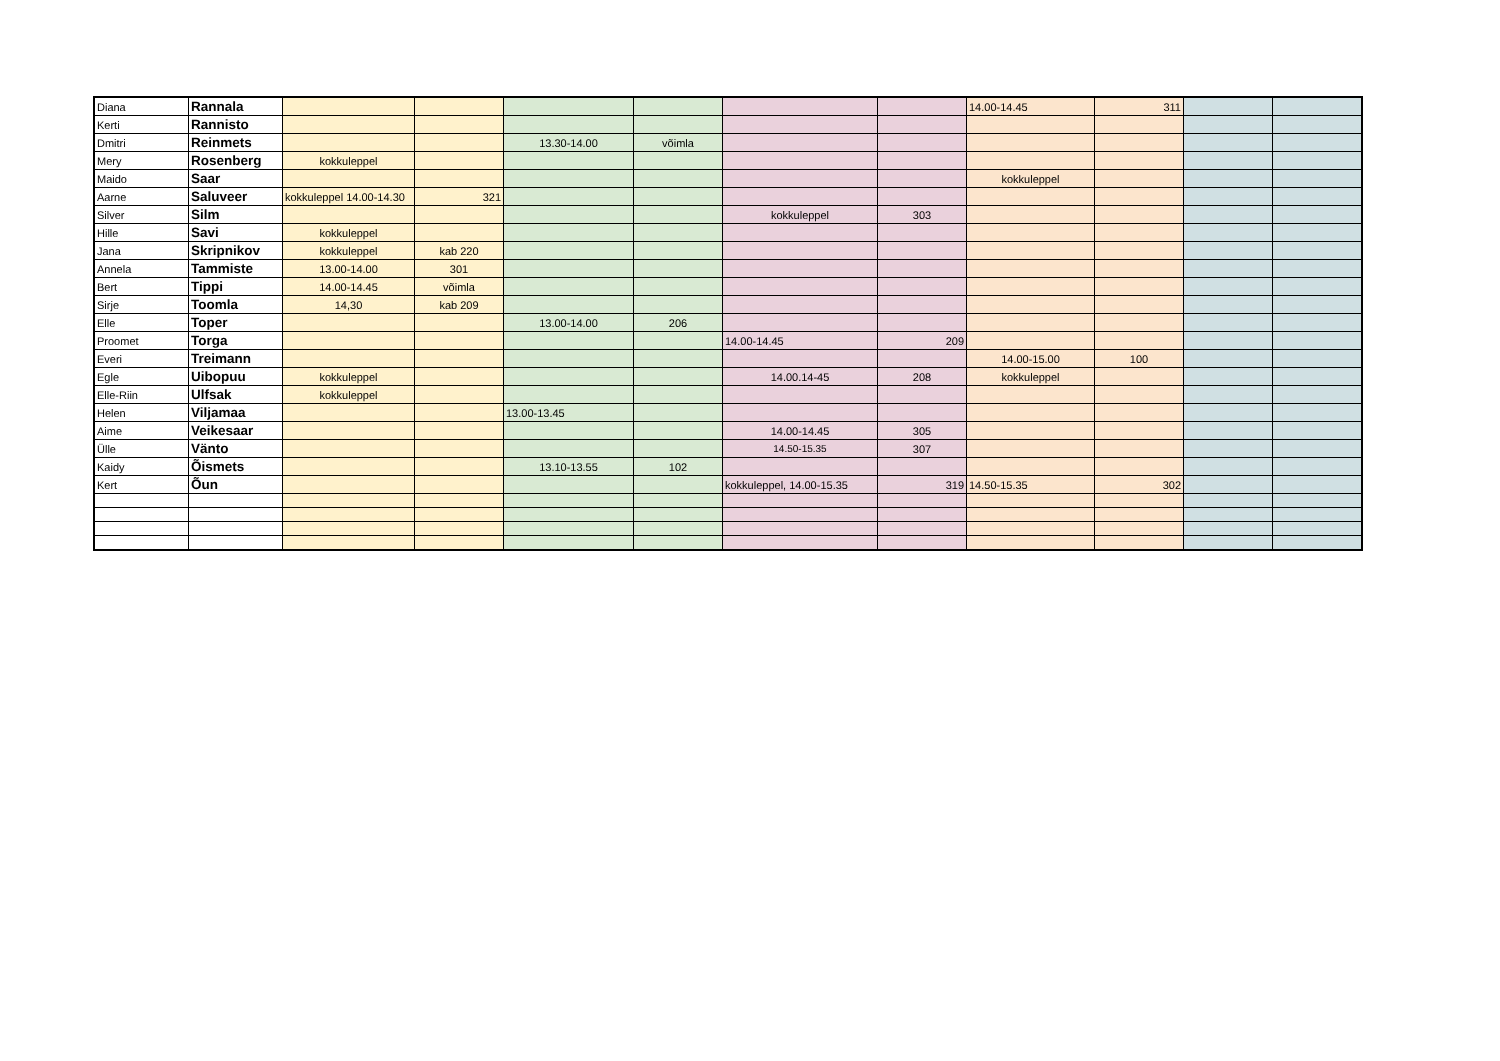| Diana | Rannala | | | | | | | 14.00-14.45 | 311 | | |
| Kerti | Rannisto | | | | | | | | | | |
| Dmitri | Reinmets | | | 13.30-14.00 | võimla | | | | | | |
| Mery | Rosenberg | kokkuleppel | | | | | | | | | |
| Maido | Saar | | | | | | | kokkuleppel | | | |
| Aarne | Saluveer | kokkuleppel 14.00-14.30 | 321 | | | | | | | | |
| Silver | Silm | | | | | kokkuleppel | 303 | | | | |
| Hille | Savi | kokkuleppel | | | | | | | | | |
| Jana | Skripnikov | kokkuleppel | kab 220 | | | | | | | | |
| Annela | Tammiste | 13.00-14.00 | 301 | | | | | | | | |
| Bert | Tippi | 14.00-14.45 | võimla | | | | | | | | |
| Sirje | Toomla | 14,30 | kab 209 | | | | | | | | |
| Elle | Toper | | | 13.00-14.00 | 206 | | | | | | |
| Proomet | Torga | | | | | 14.00-14.45 | 209 | | | | |
| Everi | Treimann | | | | | | | 14.00-15.00 | 100 | | |
| Egle | Uibopuu | kokkuleppel | | | | 14.00.14-45 | 208 | kokkuleppel | | | |
| Elle-Riin | Ulfsak | kokkuleppel | | | | | | | | | |
| Helen | Viljamaa | | | 13.00-13.45 | | | | | | | |
| Aime | Veikesaar | | | | | 14.00-14.45 | 305 | | | | |
| Ülle | Vänto | | | | | 14.50-15.35 | 307 | | | | |
| Kaidy | Õismets | | | 13.10-13.55 | 102 | | | | | | |
| Kert | Õun | | | | | kokkuleppel, 14.00-15.35 | 319 | 14.50-15.35 | 302 | | |